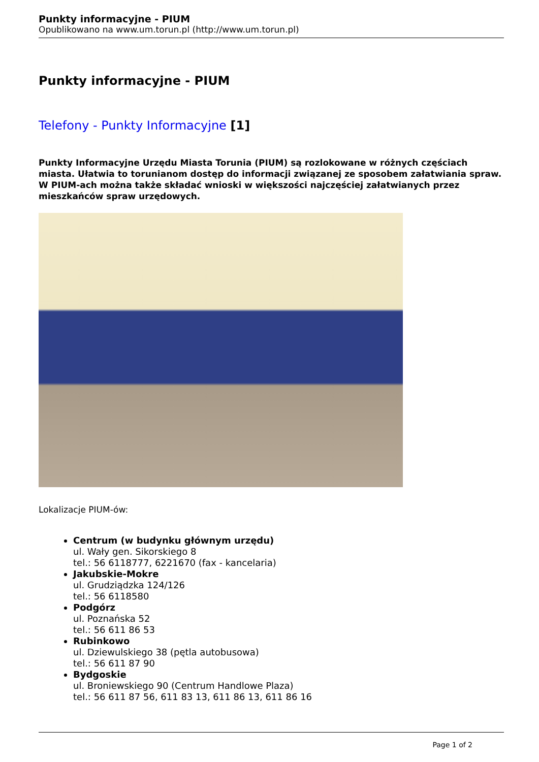Punkty informacyjne - PIUM
Opublikowano na www.um.torun.pl (http://www.um.torun.pl)
Punkty informacyjne - PIUM
Telefony - Punkty Informacyjne [1]
Punkty Informacyjne Urzędu Miasta Torunia (PIUM) są rozlokowane w różnych częściach miasta. Ułatwia to torunianom dostęp do informacji związanej ze sposobem załatwiania spraw. W PIUM-ach można także składać wnioski w większości najczęściej załatwianych przez mieszkańców spraw urzędowych.
Lokalizacje PIUM-ów:
Centrum (w budynku głównym urzędu)
ul. Wały gen. Sikorskiego 8
tel.: 56 6118777, 6221670 (fax - kancelaria)
Jakubskie-Mokre
ul. Grudziądzka 124/126
tel.: 56 6118580
Podgórz
ul. Poznańska 52
tel.: 56 611 86 53
Rubinkowo
ul. Dziewulskiego 38 (pętla autobusowa)
tel.: 56 611 87 90
Bydgoskie
ul. Broniewskiego 90 (Centrum Handlowe Plaza)
tel.: 56 611 87 56, 611 83 13, 611 86 13, 611 86 16
Page 1 of 2